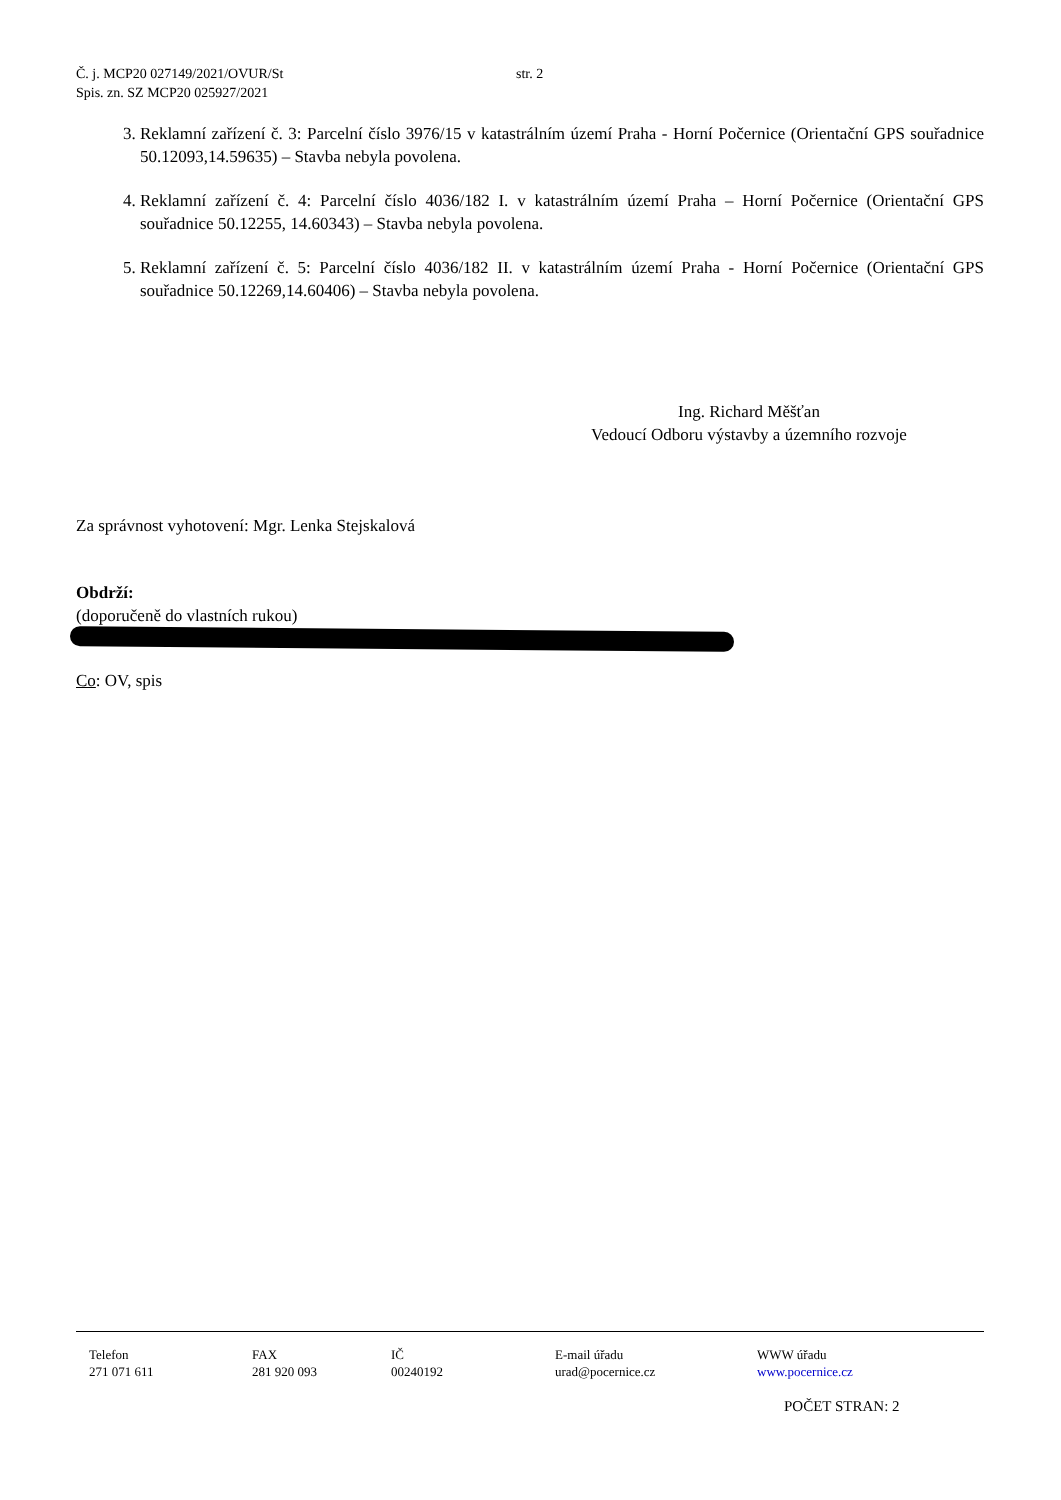Č. j. MCP20 027149/2021/OVUR/St
Spis. zn. SZ MCP20 025927/2021
str. 2
3. Reklamní zařízení č. 3: Parcelní číslo 3976/15 v katastrálním území Praha - Horní Počernice (Orientační GPS souřadnice 50.12093,14.59635) – Stavba nebyla povolena.
4. Reklamní zařízení č. 4: Parcelní číslo 4036/182 I. v katastrálním území Praha – Horní Počernice (Orientační GPS souřadnice 50.12255, 14.60343) – Stavba nebyla povolena.
5. Reklamní zařízení č. 5: Parcelní číslo 4036/182 II. v katastrálním území Praha - Horní Počernice (Orientační GPS souřadnice 50.12269,14.60406) – Stavba nebyla povolena.
Ing. Richard Měšťan
Vedoucí Odboru výstavby a územního rozvoje
Za správnost vyhotovení: Mgr. Lenka Stejskalová
Obdrží:
(doporučeně do vlastních rukou)
Co: OV, spis
Telefon
271 071 611
FAX
281 920 093
IČ
00240192
E-mail úřadu
urad@pocernice.cz
WWW úřadu
www.pocernice.cz
POČET STRAN: 2